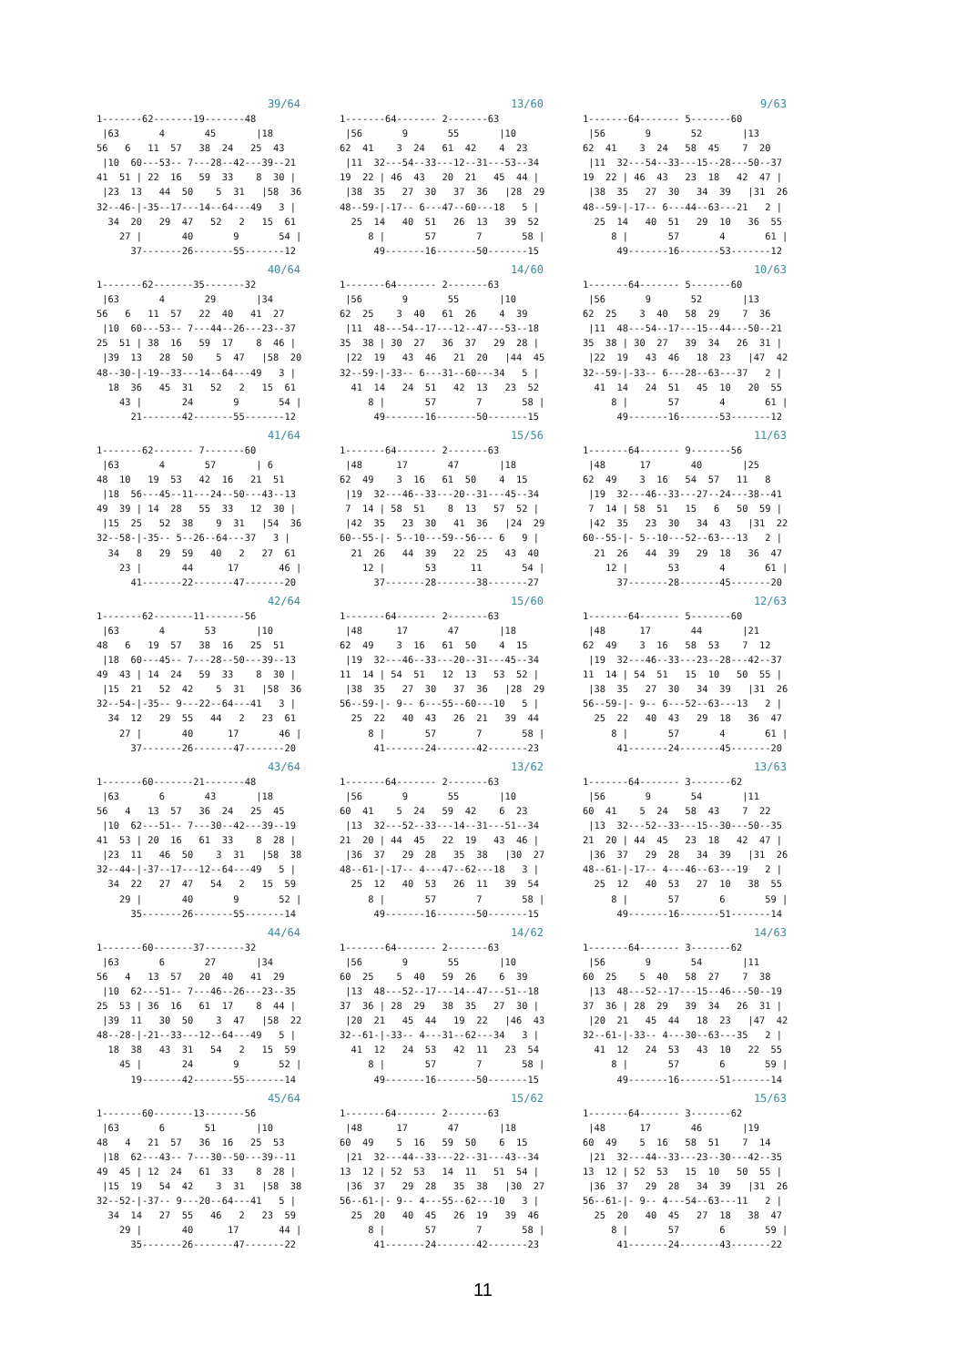39/64
1-------62-------19-------48
 |63       4       45       |18
56   6   11  57   38  24   25  43
 |10  60---53-- 7---28--42---39--21
41  51 | 22  16   59  33    8  30 |
 |23  13   44  50    5  31   |58  36
32--46-|-35--17---14--64---49   3 |
  34  20   29  47   52   2   15  61
    27 |       40       9       54 |
      37-------26-------55-------12
13/60
1-------64------- 2-------63
 |56       9       55       |10
62  41    3  24   61  42    4  23
 |11  32---54--33---12--31---53--34
19  22 | 46  43   20  21   45  44 |
 |38  35   27  30   37  36   |28  29
48--59-|-17-- 6---47--60---18   5 |
  25  14   40  51   26  13   39  52
     8 |       57       7       58 |
      49-------16-------50-------15
9/63
1-------64------- 5-------60
 |56       9       52       |13
62  41    3  24   58  45    7  20
 |11  32---54--33---15--28---50--37
19  22 | 46  43   23  18   42  47 |
 |38  35   27  30   34  39   |31  26
48--59-|-17-- 6---44--63---21   2 |
  25  14   40  51   29  10   36  55
     8 |       57       4       61 |
      49-------16-------53-------12
40/64
1-------62-------35-------32
 |63       4       29       |34
56   6   11  57   22  40   41  27
 |10  60---53-- 7---44--26---23--37
25  51 | 38  16   59  17    8  46 |
 |39  13   28  50    5  47   |58  20
48--30-|-19--33---14--64---49   3 |
  18  36   45  31   52   2   15  61
    43 |       24       9       54 |
      21-------42-------55-------12
14/60
1-------64------- 2-------63
 |56       9       55       |10
62  25    3  40   61  26    4  39
 |11  48---54--17---12--47---53--18
35  38 | 30  27   36  37   29  28 |
 |22  19   43  46   21  20   |44  45
32--59-|-33-- 6---31--60---34   5 |
  41  14   24  51   42  13   23  52
     8 |       57       7       58 |
      49-------16-------50-------15
10/63
1-------64------- 5-------60
 |56       9       52       |13
62  25    3  40   58  29    7  36
 |11  48---54--17---15--44---50--21
35  38 | 30  27   39  34   26  31 |
 |22  19   43  46   18  23   |47  42
32--59-|-33-- 6---28--63---37   2 |
  41  14   24  51   45  10   20  55
     8 |       57       4       61 |
      49-------16-------53-------12
41/64
1-------62------- 7-------60
 |63       4       57       | 6
48  10   19  53   42  16   21  51
 |18  56---45--11---24--50---43--13
49  39 | 14  28   55  33   12  30 |
 |15  25   52  38    9  31   |54  36
32--58-|-35-- 5--26--64---37   3 |
  34   8   29  59   40   2   27  61
    23 |       44      17       46 |
      41-------22-------47-------20
15/56
1-------64------- 2-------63
 |48      17       47       |18
62  49    3  16   61  50    4  15
 |19  32---46--33---20--31---45--34
 7  14 | 58  51    8  13   57  52 |
 |42  35   23  30   41  36   |24  29
60--55-|- 5--10---59--56--- 6   9 |
  21  26   44  39   22  25   43  40
    12 |       53      11       54 |
      37-------28-------38-------27
11/63
1-------64------- 9-------56
 |48      17       40       |25
62  49    3  16   54  57   11   8
 |19  32---46--33---27--24---38--41
 7  14 | 58  51   15   6   50  59 |
 |42  35   23  30   34  43   |31  22
60--55-|- 5--10---52--63---13   2 |
  21  26   44  39   29  18   36  47
    12 |       53       4       61 |
      37-------28-------45-------20
42/64
1-------62-------11-------56
 |63       4       53       |10
48   6   19  57   38  16   25  51
 |18  60---45-- 7---28--50---39--13
49  43 | 14  24   59  33    8  30 |
 |15  21   52  42    5  31   |58  36
32--54-|-35-- 9---22--64---41   3 |
  34  12   29  55   44   2   23  61
    27 |       40      17       46 |
      37-------26-------47-------20
15/60
1-------64------- 2-------63
 |48      17       47       |18
62  49    3  16   61  50    4  15
 |19  32---46--33---20--31---45--34
11  14 | 54  51   12  13   53  52 |
 |38  35   27  30   37  36   |28  29
56--59-|- 9-- 6---55--60---10   5 |
  25  22   40  43   26  21   39  44
     8 |       57       7       58 |
      41-------24-------42-------23
12/63
1-------64------- 5-------60
 |48      17       44       |21
62  49    3  16   58  53    7  12
 |19  32---46--33---23--28---42--37
11  14 | 54  51   15  10   50  55 |
 |38  35   27  30   34  39   |31  26
56--59-|- 9-- 6---52--63---13   2 |
  25  22   40  43   29  18   36  47
     8 |       57       4       61 |
      41-------24-------45-------20
43/64
1-------60-------21-------48
 |63       6       43       |18
56   4   13  57   36  24   25  45
 |10  62---51-- 7---30--42---39--19
41  53 | 20  16   61  33    8  28 |
 |23  11   46  50    3  31   |58  38
32--44-|-37--17---12--64---49   5 |
  34  22   27  47   54   2   15  59
    29 |       40       9       52 |
      35-------26-------55-------14
13/62
1-------64------- 2-------63
 |56       9       55       |10
60  41    5  24   59  42    6  23
 |13  32---52--33---14--31---51--34
21  20 | 44  45   22  19   43  46 |
 |36  37   29  28   35  38   |30  27
48--61-|-17-- 4---47--62---18   3 |
  25  12   40  53   26  11   39  54
     8 |       57       7       58 |
      49-------16-------50-------15
13/63
1-------64------- 3-------62
 |56       9       54       |11
60  41    5  24   58  43    7  22
 |13  32---52--33---15--30---50--35
21  20 | 44  45   23  18   42  47 |
 |36  37   29  28   34  39   |31  26
48--61-|-17-- 4---46--63---19   2 |
  25  12   40  53   27  10   38  55
     8 |       57       6       59 |
      49-------16-------51-------14
44/64
1-------60-------37-------32
 |63       6       27       |34
56   4   13  57   20  40   41  29
 |10  62---51-- 7---46--26---23--35
25  53 | 36  16   61  17    8  44 |
 |39  11   30  50    3  47   |58  22
48--28-|-21--33---12--64---49   5 |
  18  38   43  31   54   2   15  59
    45 |       24       9       52 |
      19-------42-------55-------14
14/62
1-------64------- 2-------63
 |56       9       55       |10
60  25    5  40   59  26    6  39
 |13  48---52--17---14--47---51--18
37  36 | 28  29   38  35   27  30 |
 |20  21   45  44   19  22   |46  43
32--61-|-33-- 4---31--62---34   3 |
  41  12   24  53   42  11   23  54
     8 |       57       7       58 |
      49-------16-------50-------15
14/63
1-------64------- 3-------62
 |56       9       54       |11
60  25    5  40   58  27    7  38
 |13  48---52--17---15--46---50--19
37  36 | 28  29   39  34   26  31 |
 |20  21   45  44   18  23   |47  42
32--61-|-33-- 4---30--63---35   2 |
  41  12   24  53   43  10   22  55
     8 |       57       6       59 |
      49-------16-------51-------14
45/64
1-------60-------13-------56
 |63       6       51       |10
48   4   21  57   36  16   25  53
 |18  62---43-- 7---30--50---39--11
49  45 | 12  24   61  33    8  28 |
 |15  19   54  42    3  31   |58  38
32--52-|-37-- 9---20--64---41   5 |
  34  14   27  55   46   2   23  59
    29 |       40      17       44 |
      35-------26-------47-------22
15/62
1-------64------- 2-------63
 |48      17       47       |18
60  49    5  16   59  50    6  15
 |21  32---44--33---22--31---43--34
13  12 | 52  53   14  11   51  54 |
 |36  37   29  28   35  38   |30  27
56--61-|- 9-- 4---55--62---10   3 |
  25  20   40  45   26  19   39  46
     8 |       57       7       58 |
      41-------24-------42-------23
15/63
1-------64------- 3-------62
 |48      17       46       |19
60  49    5  16   58  51    7  14
 |21  32---44--33---23--30---42--35
13  12 | 52  53   15  10   50  55 |
 |36  37   29  28   34  39   |31  26
56--61-|- 9-- 4---54--63---11   2 |
  25  20   40  45   27  18   38  47
     8 |       57       6       59 |
      41-------24-------43-------22
11